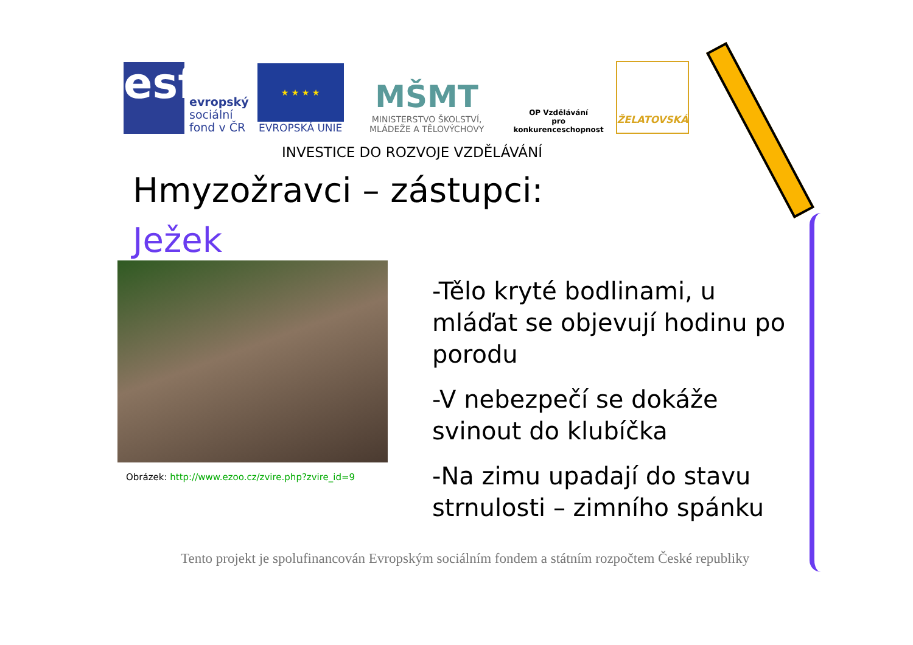esf
evropský
sociální
fond v ČR
★ ★ ★ ★
EVROPSKÁ UNIE
MŠMT
MINISTERSTVO ŠKOLSTVÍ,
MLÁDEŽE A TĚLOVÝCHOVY
OP Vzdělávání
pro konkurenceschopnost
ŽELATOVSKÁ
INVESTICE DO ROZVOJE VZDĚLÁVÁNÍ
Hmyzožravci – zástupci:
Ježek
Obrázek: http://www.ezoo.cz/zvire.php?zvire_id=9
-Tělo kryté bodlinami, u mláďat se objevují hodinu po porodu
-V nebezpečí se dokáže svinout do klubíčka
-Na zimu upadají do stavu strnulosti – zimního spánku
Tento projekt je spolufinancován Evropským sociálním fondem a státním rozpočtem České republiky